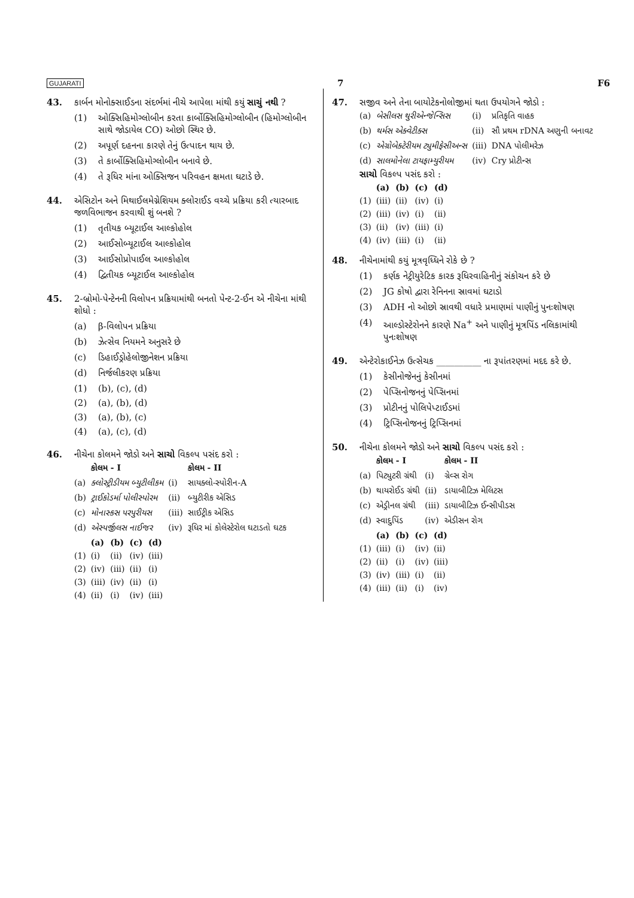GUJARATI 7 F6
43. કાર્બન મોનોક્સાઈડના સંદર્ભમાં નીચે આપેલા માંથી કયું સાચું નથી ?
(1) ઓક્સિહિમોગ્લોબીન કરતા કાર્બોક્સિહિમોગ્લોબીન (હિમોગ્લોબીન સાથે જોડાયેલ CO) ઓછો સ્થિર છે.
(2) અપૂર્ણ દહનના કારણે તેનું ઉત્પાદન થાય છે.
(3) તે કાર્બોક્સિહિમોગ્લોબીન બનાવે છે.
(4) તે રૂધિર માંના ઓક્સિજન પરિવહન ક્ષમતા ઘટાડે છે.
44. એસિટોન અને મિથાઈલમેગ્નેશિયમ ક્લોરાઈડ વચ્ચે પ્રક્રિયા કરી ત્યારબાદ જળવિભાજન કરવાથી શું બનશે ?
(1) તૃતીયક બ્યૂટાઈલ આલ્કોહોલ
(2) આઈસોબ્યૂટાઈલ આલ્કોહોલ
(3) આઈસોપ્રોપાઈલ આલ્કોહોલ
(4) દ્વિતીયક બ્યૂટાઈલ આલ્કોહોલ
45. 2-બ્રોમો-પેન્ટેનની વિલોપન પ્રક્રિયામાંથી બનતો પેન્ટ-2-ઈન એ નીચેના માંથી શોધો :
(a) β-વિલોપન પ્રક્રિયા
(b) ઝેત્સેવ નિયમને અનુસરે છે
(c) ડિહાઈડ્રોહેલોજીનેશન પ્રક્રિયા
(d) નિર્જલીકરણ પ્રક્રિયા
(1) (b), (c), (d)
(2) (a), (b), (d)
(3) (a), (b), (c)
(4) (a), (c), (d)
46. નીચેના કોલમને જોડો અને સાચો વિકલ્પ પસંદ કરો :
| | કોલમ - I | | કોલમ - II |
| --- | --- | --- | --- |
| (a) | ક્લોસ્ટ્રીડીયમ બ્યુટીલીકમ | (i) | સાયક્લો-સ્પોરીન-A |
| (b) | ટ્રાઈકોડર્મા પોલીસ્પોરમ | (ii) | બ્યુટીરીક એસિડ |
| (c) | મોનાસ્કસ પરપુરીયસ | (iii) | સાઈટ્રીક એસિડ |
| (d) | એસ્પર્જીલસ નાઈજર | (iv) | રૂધિર માં કોલેસ્ટેરોલ ઘટાડતો ઘટક |
| | (a) | (b) | (c) | (d) |
| --- | --- | --- | --- | --- |
| (1) | (i) | (ii) | (iv) | (iii) |
| (2) | (iv) | (iii) | (ii) | (i) |
| (3) | (iii) | (iv) | (ii) | (i) |
| (4) | (ii) | (i) | (iv) | (iii) |
47. સજીવ અને તેના બાયોટેકનોલોજીમાં થતા ઉપયોગને જોડો :
| (a) | બેસીલસ થુરીએન્જેન્સિસ | (i) | પ્રતિકૃતિ વાહક |
| (b) | થર્મસ એક્વેટીક્સ | (ii) | સૌ પ્રથમ rDNA અણુની બનાવટ |
| (c) | એગ્રોબેક્ટેરીયમ ટ્યુમીફેસીઅન્સ | (iii) | DNA પોલીમરેઝ |
| (d) | સાલમોનેલા ટાયફામ્યુરીયમ | (iv) | Cry પ્રોટીન્સ |
સાચો વિકલ્પ પસંદ કરો :
| | (a) | (b) | (c) | (d) |
| --- | --- | --- | --- | --- |
| (1) | (iii) | (ii) | (iv) | (i) |
| (2) | (iii) | (iv) | (i) | (ii) |
| (3) | (ii) | (iv) | (iii) | (i) |
| (4) | (iv) | (iii) | (i) | (ii) |
48. નીચેનામાંથી કયું મૂત્રવૃધ્ધિને રોકે છે ?
(1) કર્ણક નેટ્રીયુરેટિક કારક રૂધિરવાહિનીનું સંકોચન કરે છે
(2) JG કોષો દ્વારા રેનિનના સ્રાવમાં ઘટાડો
(3) ADH નો ઓછો સ્રાવથી વધારે પ્રમાણમાં પાણીનું પુનઃશોષણ
(4) આલ્ડોસ્ટેરોનને કારણે Na<sup>+</sup> અને પાણીનું મૂત્રપિંડ નલિકામાંથી પુનઃશોષણ
49. એન્ટેરોકાઈનેઝ ઉત્સેચક __________ ના રૂપાંતરણમાં મદદ કરે છે.
(1) કેસીનોજેનનું કેસીનમાં
(2) પેપ્સિનોજનનું પેપ્સિનમાં
(3) પ્રોટીનનું પોલિપેપ્ટાઈડમાં
(4) ટ્રિપ્સિનોજનનું ટ્રિપ્સિનમાં
50. નીચેના કોલમને જોડો અને સાચો વિકલ્પ પસંદ કરો :
| | કોલમ - I | | કોલમ - II |
| --- | --- | --- | --- |
| (a) | પિટ્યુટરી ગ્રંથી | (i) | ગ્રેવ્સ રોગ |
| (b) | થાયરોઈડ ગ્રંથી | (ii) | ડાયાબીટિઝ મેલિટસ |
| (c) | એડ્રીનલ ગ્રંથી | (iii) | ડાયાબીટિઝ ઈન્સીપીડસ |
| (d) | સ્વાદુપિંડ | (iv) | એડીસન રોગ |
| | (a) | (b) | (c) | (d) |
| --- | --- | --- | --- | --- |
| (1) | (iii) | (i) | (iv) | (ii) |
| (2) | (ii) | (i) | (iv) | (iii) |
| (3) | (iv) | (iii) | (i) | (ii) |
| (4) | (iii) | (ii) | (i) | (iv) |